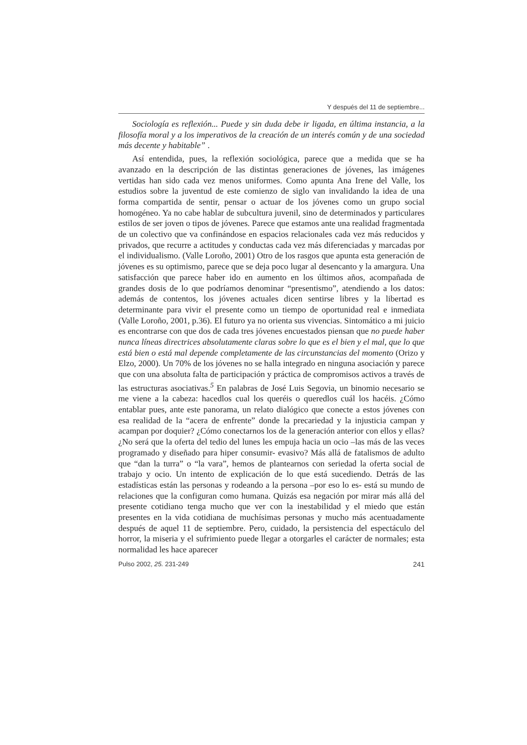Y después del 11 de septiembre...
Sociología es reflexión... Puede y sin duda debe ir ligada, en última instancia, a la filosofía moral y a los imperativos de la creación de un interés común y de una sociedad más decente y habitable” .
Así entendida, pues, la reflexión sociológica, parece que a medida que se ha avanzado en la descripción de las distintas generaciones de jóvenes, las imágenes vertidas han sido cada vez menos uniformes. Como apunta Ana Irene del Valle, los estudios sobre la juventud de este comienzo de siglo van invalidando la idea de una forma compartida de sentir, pensar o actuar de los jóvenes como un grupo social homogéneo. Ya no cabe hablar de subcultura juvenil, sino de determinados y particulares estilos de ser joven o tipos de jóvenes. Parece que estamos ante una realidad fragmentada de un colectivo que va confinándose en espacios relacionales cada vez más reducidos y privados, que recurre a actitudes y conductas cada vez más diferenciadas y marcadas por el individualismo. (Valle Loroño, 2001) Otro de los rasgos que apunta esta generación de jóvenes es su optimismo, parece que se deja poco lugar al desencanto y la amargura. Una satisfacción que parece haber ido en aumento en los últimos años, acompañada de grandes dosis de lo que podríamos denominar “presentismo”, atendiendo a los datos: además de contentos, los jóvenes actuales dicen sentirse libres y la libertad es determinante para vivir el presente como un tiempo de oportunidad real e inmediata (Valle Loroño, 2001, p.36). El futuro ya no orienta sus vivencias. Sintomático a mi juicio es encontrarse con que dos de cada tres jóvenes encuestados piensan que no puede haber nunca líneas directrices absolutamente claras sobre lo que es el bien y el mal, que lo que está bien o está mal depende completamente de las circunstancias del momento (Orizo y Elzo, 2000). Un 70% de los jóvenes no se halla integrado en ninguna asociación y parece que con una absoluta falta de participación y práctica de compromisos activos a través de las estructuras asociativas.<sup>5</sup> En palabras de José Luis Segovia, un binomio necesario se me viene a la cabeza: hacedlos cual los queréis o queredlos cuál los hacéis. ¿Cómo entablar pues, ante este panorama, un relato dialógico que conecte a estos jóvenes con esa realidad de la “acera de enfrente” donde la precariedad y la injusticia campan y acampan por doquier? ¿Cómo conectarnos los de la generación anterior con ellos y ellas? ¿No será que la oferta del tedio del lunes les empuja hacia un ocio –las más de las veces programado y diseñado para hiper consumir- evasivo? Más allá de fatalismos de adulto que “dan la turra” o “la vara”, hemos de plantearnos con seriedad la oferta social de trabajo y ocio. Un intento de explicación de lo que está sucediendo. Detrás de las estadísticas están las personas y rodeando a la persona –por eso lo es- está su mundo de relaciones que la configuran como humana. Quizás esa negación por mirar más allá del presente cotidiano tenga mucho que ver con la inestabilidad y el miedo que están presentes en la vida cotidiana de muchísimas personas y mucho más acentuadamente después de aquel 11 de septiembre. Pero, cuidado, la persistencia del espectáculo del horror, la miseria y el sufrimiento puede llegar a otorgarles el carácter de normales; esta normalidad les hace aparecer
Pulso 2002, 25. 231-249 241